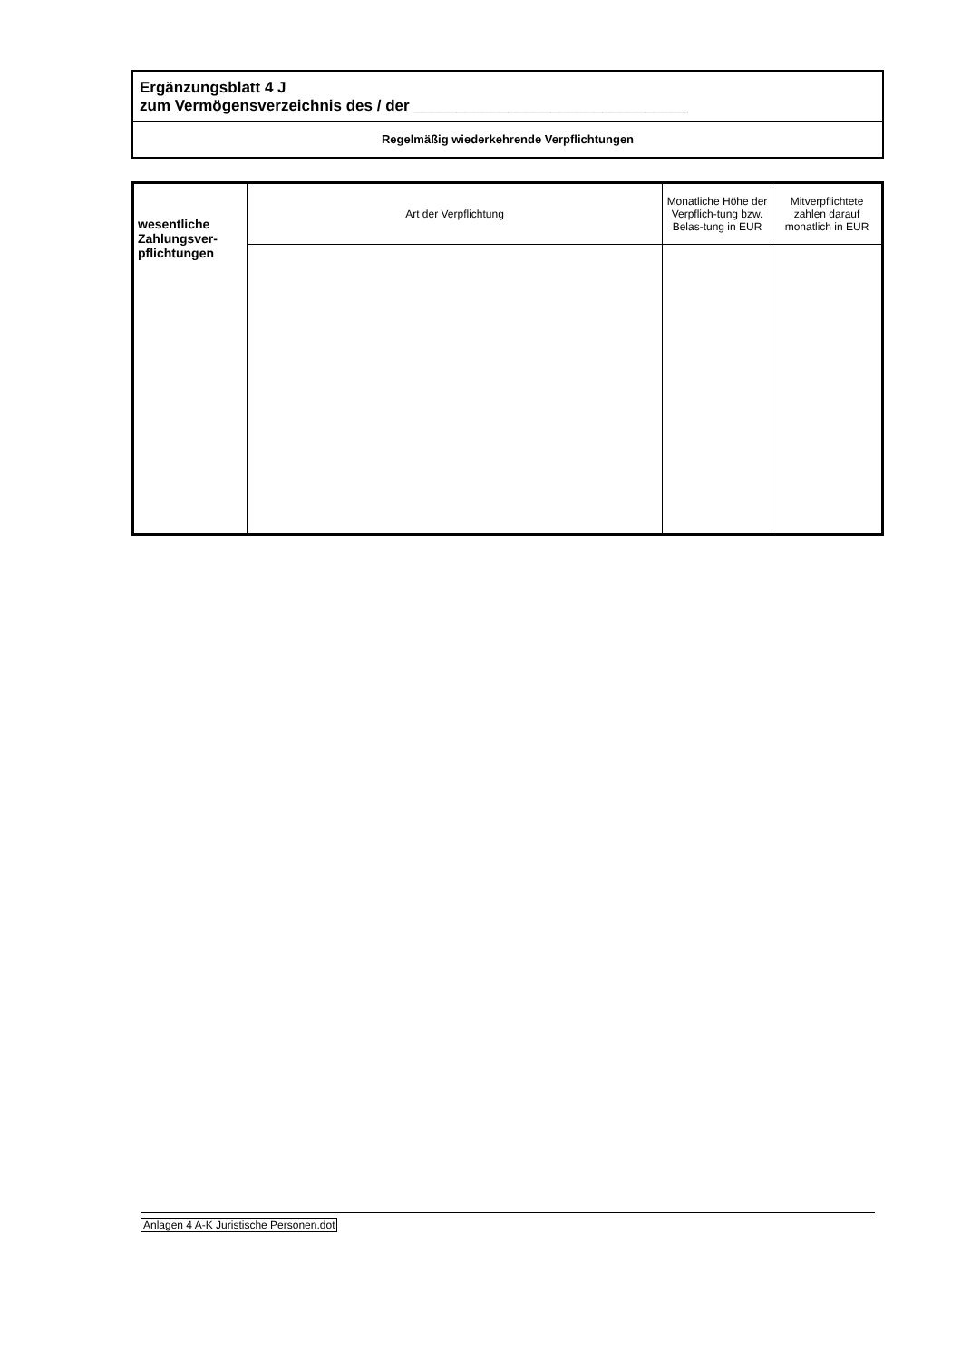Ergänzungsblatt 4 J
zum Vermögensverzeichnis des / der ________________________________
Regelmäßig wiederkehrende Verpflichtungen
| wesentliche Zahlungsver-pflichtungen | Art der Verpflichtung | Monatliche Höhe der Verpflich-tung bzw. Belas-tung in EUR | Mitverpflichtete zahlen darauf monatlich in EUR |
| --- | --- | --- | --- |
Anlagen 4 A-K Juristische Personen.dot